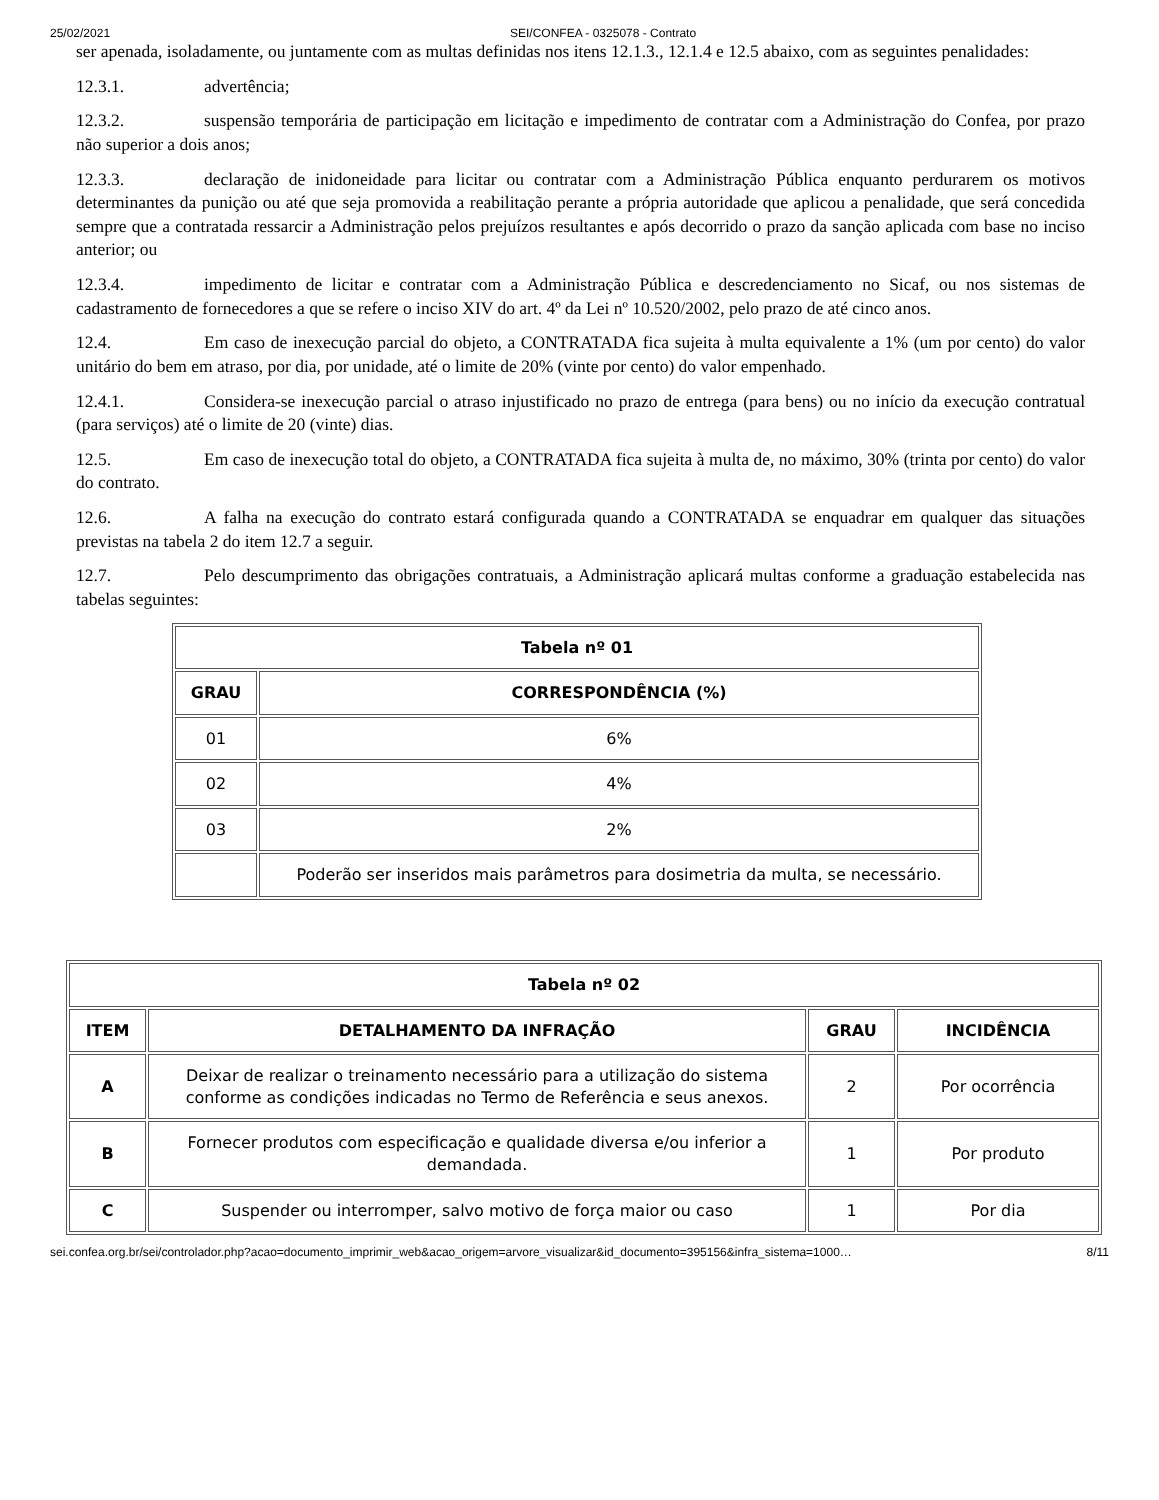25/02/2021 SEI/CONFEA - 0325078 - Contrato
ser apenada, isoladamente, ou juntamente com as multas definidas nos itens 12.1.3., 12.1.4 e 12.5 abaixo, com as seguintes penalidades:
12.3.1. advertência;
12.3.2. suspensão temporária de participação em licitação e impedimento de contratar com a Administração do Confea, por prazo não superior a dois anos;
12.3.3. declaração de inidoneidade para licitar ou contratar com a Administração Pública enquanto perdurarem os motivos determinantes da punição ou até que seja promovida a reabilitação perante a própria autoridade que aplicou a penalidade, que será concedida sempre que a contratada ressarcir a Administração pelos prejuízos resultantes e após decorrido o prazo da sanção aplicada com base no inciso anterior; ou
12.3.4. impedimento de licitar e contratar com a Administração Pública e descredenciamento no Sicaf, ou nos sistemas de cadastramento de fornecedores a que se refere o inciso XIV do art. 4º da Lei nº 10.520/2002, pelo prazo de até cinco anos.
12.4. Em caso de inexecução parcial do objeto, a CONTRATADA fica sujeita à multa equivalente a 1% (um por cento) do valor unitário do bem em atraso, por dia, por unidade, até o limite de 20% (vinte por cento) do valor empenhado.
12.4.1. Considera-se inexecução parcial o atraso injustificado no prazo de entrega (para bens) ou no início da execução contratual (para serviços) até o limite de 20 (vinte) dias.
12.5. Em caso de inexecução total do objeto, a CONTRATADA fica sujeita à multa de, no máximo, 30% (trinta por cento) do valor do contrato.
12.6. A falha na execução do contrato estará configurada quando a CONTRATADA se enquadrar em qualquer das situações previstas na tabela 2 do item 12.7 a seguir.
12.7. Pelo descumprimento das obrigações contratuais, a Administração aplicará multas conforme a graduação estabelecida nas tabelas seguintes:
| Tabela nº 01 | |
| --- | --- |
| GRAU | CORRESPONDÊNCIA (%) |
| 01 | 6% |
| 02 | 4% |
| 03 | 2% |
| | Poderão ser inseridos mais parâmetros para dosimetria da multa, se necessário. |
| Tabela nº 02 | | | |
| --- | --- | --- | --- |
| ITEM | DETALHAMENTO DA INFRAÇÃO | GRAU | INCIDÊNCIA |
| A | Deixar de realizar o treinamento necessário para a utilização do sistema conforme as condições indicadas no Termo de Referência e seus anexos. | 2 | Por ocorrência |
| B | Fornecer produtos com especificação e qualidade diversa e/ou inferior a demandada. | 1 | Por produto |
| C | Suspender ou interromper, salvo motivo de força maior ou caso | 1 | Por dia |
sei.confea.org.br/sei/controlador.php?acao=documento_imprimir_web&acao_origem=arvore_visualizar&id_documento=395156&infra_sistema=1000… 8/11